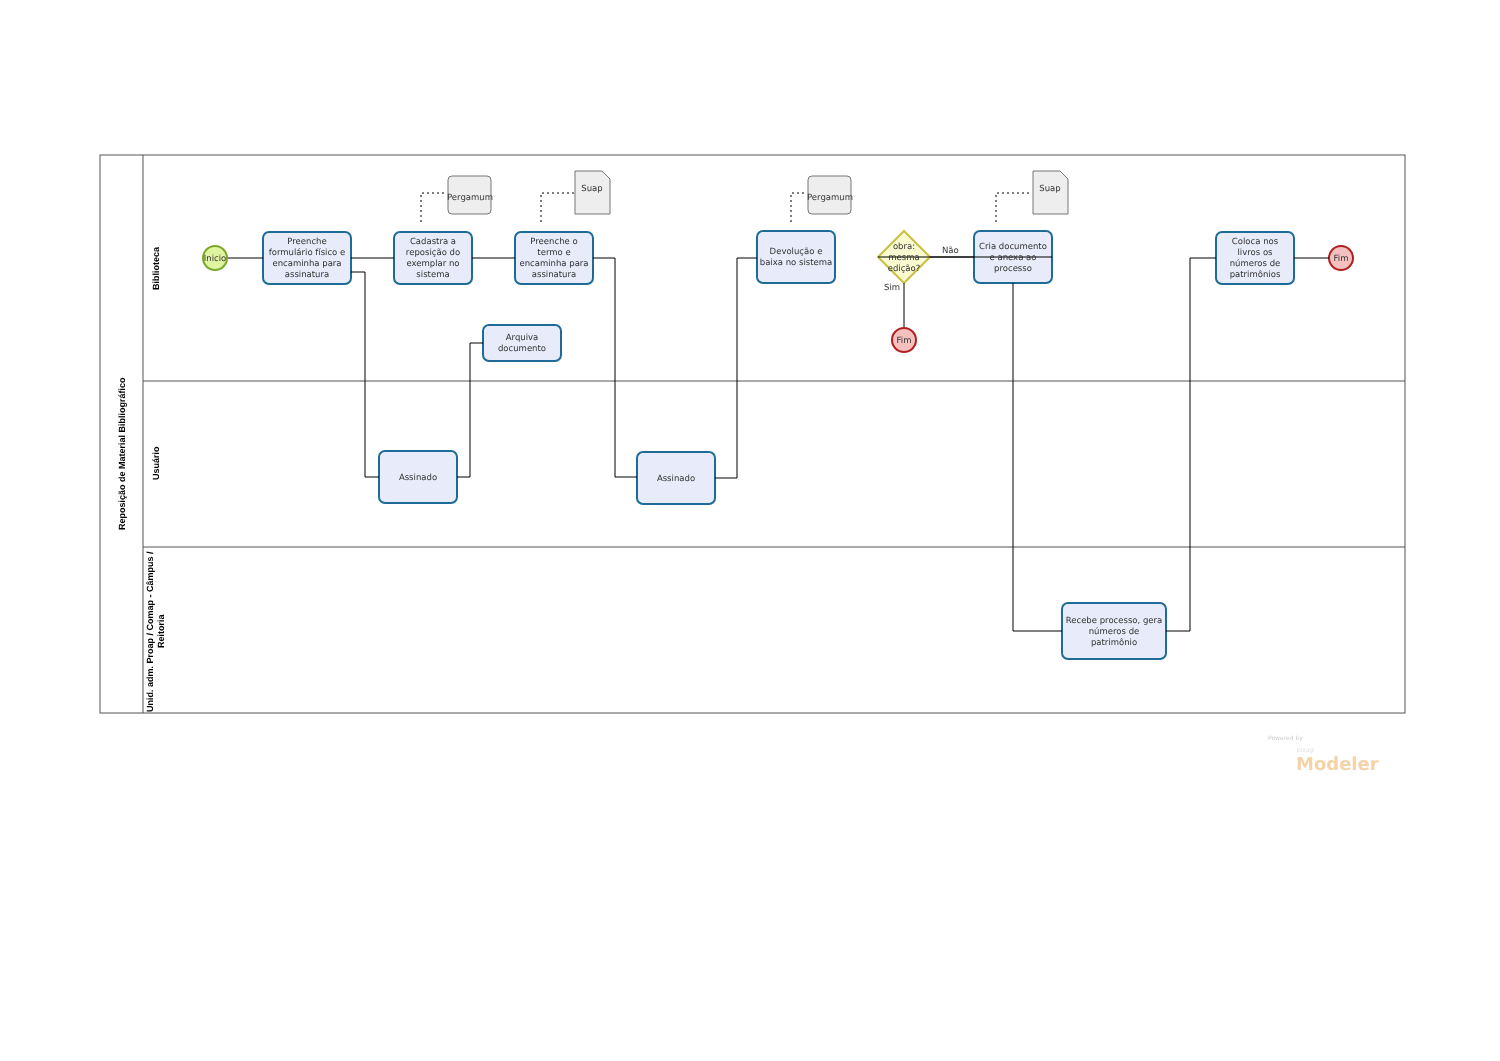Reposição de Material Bibliográfico
Biblioteca
Usuário
Unid. adm. Proap / Comap - Câmpus /
Reitoria
Inicio
Pergamum
Pergamum
Suap
Suap
Preenche formulário físico e encaminha para assinatura
Cadastra a reposição do exemplar no sistema
Preenche o termo e encaminha para assinatura
Arquiva documento
Assinado
Assinado
Devolução e baixa no sistema
obra: mesma edição?
Não
Sim
Fim
Cria documento e anexa ao processo
Recebe processo, gera números de patrimônio
Coloca nos livros os números de patrimônios
Fim
Powered by
bizagi
Modeler